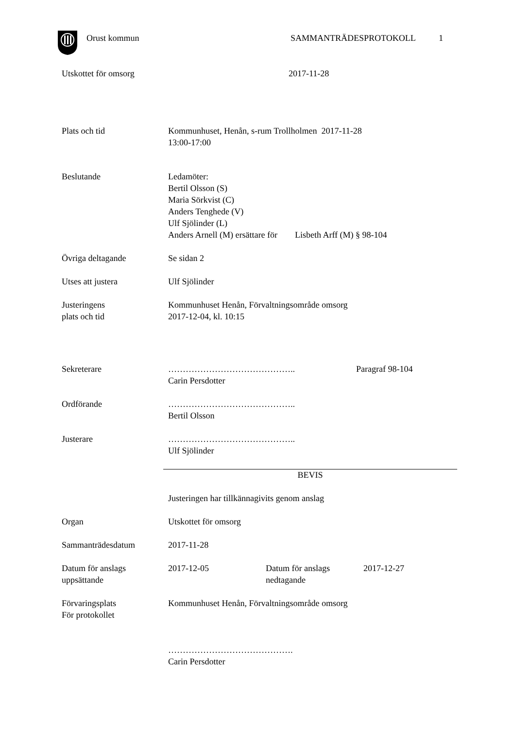Orust kommun SAMMANTRÄDESPROTOKOLL 1
Utskottet för omsorg 2017-11-28
Plats och tid Kommunhuset, Henån, s-rum Trollholmen 2017-11-28
13:00-17:00
Beslutande Ledamöter:
Bertil Olsson (S)
Maria Sörkvist (C)
Anders Tenghede (V)
Ulf Sjölinder (L)
Anders Arnell (M) ersättare för Lisbeth Arff (M) § 98-104
Övriga deltagande Se sidan 2
Utses att justera Ulf Sjölinder
Justeringens
plats och tid
Kommunhuset Henån, Förvaltningsområde omsorg
2017-12-04, kl. 10:15
Sekreterare ……………………………………..
Carin Persdotter
Paragraf 98-104
Ordförande ……………………………………..
Bertil Olsson
Justerare ……………………………………..
Ulf Sjölinder
BEVIS
Justeringen har tillkännagivits genom anslag
Organ Utskottet för omsorg
Sammanträdesdatum 2017-11-28
Datum för anslags
uppsättande
2017-12-05 Datum för anslags
nedtagande
2017-12-27
Förvaringsplats
För protokollet
Kommunhuset Henån, Förvaltningsområde omsorg
…………………………………….
Carin Persdotter